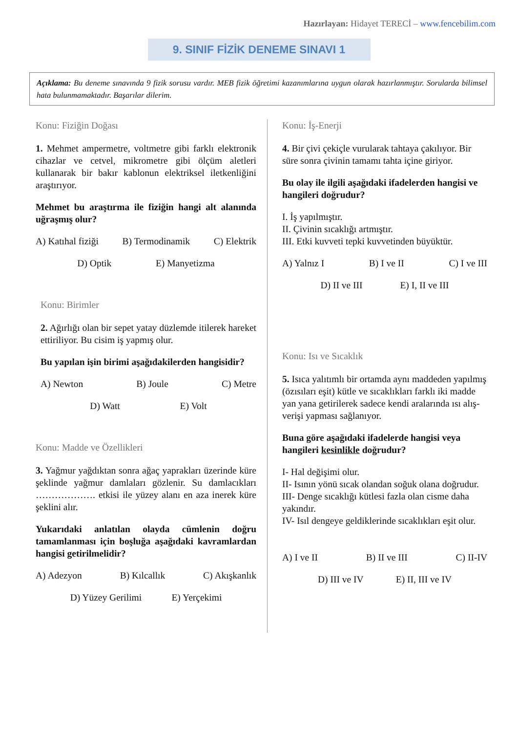Hazırlayan: Hidayet TERECİ – www.fencebilim.com
9. SINIF FİZİK DENEME SINAVI 1
Açıklama: Bu deneme sınavında 9 fizik sorusu vardır. MEB fizik öğretimi kazanımlarına uygun olarak hazırlanmıştır. Sorularda bilimsel hata bulunmamaktadır. Başarılar dilerim.
Konu: Fiziğin Doğası
1. Mehmet ampermetre, voltmetre gibi farklı elektronik cihazlar ve cetvel, mikrometre gibi ölçüm aletleri kullanarak bir bakır kablonun elektriksel iletkenliğini araştırıyor.
Mehmet bu araştırma ile fiziğin hangi alt alanında uğraşmış olur?
A) Katıhal fiziği B) Termodinamik C) Elektrik
D) Optik E) Manyetizma
Konu: Birimler
2. Ağırlığı olan bir sepet yatay düzlemde itilerek hareket ettiriliyor. Bu cisim iş yapmış olur.
Bu yapılan işin birimi aşağıdakilerden hangisidir?
A) Newton B) Joule C) Metre
D) Watt E) Volt
Konu: Madde ve Özellikleri
3. Yağmur yağdıktan sonra ağaç yaprakları üzerinde küre şeklinde yağmur damlaları gözlenir. Su damlacıkları ………………. etkisi ile yüzey alanı en aza inerek küre şeklini alır.
Yukarıdaki anlatılan olayda cümlenin doğru tamamlanması için boşluğa aşağıdaki kavramlardan hangisi getirilmelidir?
A) Adezyon B) Kılcallık C) Akışkanlık
D) Yüzey Gerilimi E) Yerçekimi
Konu: İş-Enerji
4. Bir çivi çekiçle vurularak tahtaya çakılıyor. Bir süre sonra çivinin tamamı tahta içine giriyor.
Bu olay ile ilgili aşağıdaki ifadelerden hangisi ve hangileri doğrudur?
I. İş yapılmıştır.
II. Çivinin sıcaklığı artmıştır.
III. Etki kuvveti tepki kuvvetinden büyüktür.
A) Yalnız I B) I ve II C) I ve III
D) II ve III E) I, II ve III
Konu: Isı ve Sıcaklık
5. Isıca yalıtımlı bir ortamda aynı maddeden yapılmış (özısıları eşit) kütle ve sıcaklıkları farklı iki madde yan yana getirilerek sadece kendi aralarında ısı alış-verişi yapması sağlanıyor.
Buna göre aşağıdaki ifadelerde hangisi veya hangileri kesinlikle doğrudur?
I- Hal değişimi olur.
II- Isının yönü sıcak olandan soğuk olana doğrudur.
III- Denge sıcaklığı kütlesi fazla olan cisme daha yakındır.
IV- Isıl dengeye geldiklerinde sıcaklıkları eşit olur.
A) I ve II B) II ve III C) II-IV
D) III ve IV E) II, III ve IV